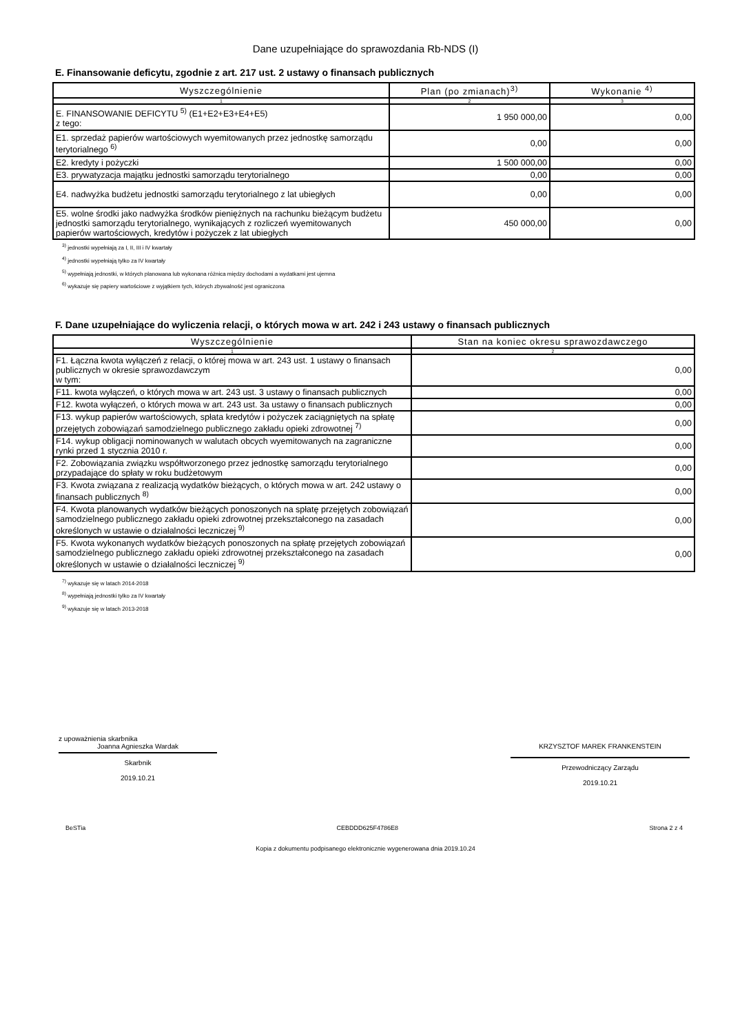Dane uzupełniające do sprawozdania Rb-NDS (I)
E. Finansowanie deficytu, zgodnie z art. 217 ust. 2 ustawy o finansach publicznych
| Wyszczególnienie | Plan (po zmianach)<sup>3)</sup> | Wykonanie <sup>4)</sup> |
| --- | --- | --- |
| 1 | 2 | 3 |
| E. FINANSOWANIE DEFICYTU <sup>5)</sup> (E1+E2+E3+E4+E5) z tego: | 1 950 000,00 | 0,00 |
| E1. sprzedaż papierów wartościowych wyemitowanych przez jednostkę samorządu terytorialnego <sup>6)</sup> | 0,00 | 0,00 |
| E2. kredyty i pożyczki | 1 500 000,00 | 0,00 |
| E3. prywatyzacja majątku jednostki samorządu terytorialnego | 0,00 | 0,00 |
| E4. nadwyżka budżetu jednostki samorządu terytorialnego z lat ubiegłych | 0,00 | 0,00 |
| E5. wolne środki jako nadwyżka środków pieniężnych na rachunku bieżącym budżetu jednostki samorządu terytorialnego, wynikających z rozliczeń wyemitowanych papierów wartościowych, kredytów i pożyczek z lat ubiegłych | 450 000,00 | 0,00 |
<sup>3)</sup> jednostki wypełniają za I, II, III i IV kwartały
<sup>4)</sup> jednostki wypełniają tylko za IV kwartały
<sup>5)</sup> wypełniają jednostki, w których planowana lub wykonana różnica między dochodami a wydatkami jest ujemna
<sup>6)</sup> wykazuje się papiery wartościowe z wyjątkiem tych, których zbywalność jest ograniczona
F. Dane uzupełniające do wyliczenia relacji, o których mowa w art. 242 i 243 ustawy o finansach publicznych
| Wyszczególnienie | Stan na koniec okresu sprawozdawczego |
| --- | --- |
| 1 | 2 |
| F1. Łączna kwota wyłączeń z relacji, o której mowa w art. 243 ust. 1 ustawy o finansach publicznych w okresie sprawozdawczym w tym: | 0,00 |
| F11. kwota wyłączeń, o których mowa w art. 243 ust. 3 ustawy o finansach publicznych | 0,00 |
| F12. kwota wyłączeń, o których mowa w art. 243 ust. 3a ustawy o finansach publicznych | 0,00 |
| F13. wykup papierów wartościowych, spłata kredytów i pożyczek zaciągniętych na spłatę przejętych zobowiązań samodzielnego publicznego zakładu opieki zdrowotnej <sup>7)</sup> | 0,00 |
| F14. wykup obligacji nominowanych w walutach obcych wyemitowanych na zagraniczne rynki przed 1 stycznia 2010 r. | 0,00 |
| F2. Zobowiązania związku współtworzonego przez jednostkę samorządu terytorialnego przypadające do spłaty w roku budżetowym | 0,00 |
| F3. Kwota związana z realizacją wydatków bieżących, o których mowa w art. 242 ustawy o finansach publicznych <sup>8)</sup> | 0,00 |
| F4. Kwota planowanych wydatków bieżących ponoszonych na spłatę przejętych zobowiązań samodzielnego publicznego zakładu opieki zdrowotnej przekształconego na zasadach określonych w ustawie o działalności leczniczej <sup>9)</sup> | 0,00 |
| F5. Kwota wykonanych wydatków bieżących ponoszonych na spłatę przejętych zobowiązań samodzielnego publicznego zakładu opieki zdrowotnej przekształconego na zasadach określonych w ustawie o działalności leczniczej <sup>9)</sup> | 0,00 |
<sup>7)</sup> wykazuje się w latach 2014-2018
<sup>8)</sup> wypełniają jednostki tylko za IV kwartały
<sup>9)</sup> wykazuje się w latach 2013-2018
z upoważnienia skarbnika
Joanna Agnieszka Wardak
Skarbnik
2019.10.21
KRZYSZTOF MAREK FRANKENSTEIN
Przewodniczący Zarządu
2019.10.21
BeSTia CEBDDD625F4786E8 Strona 2 z 4
Kopia z dokumentu podpisanego elektronicznie wygenerowana dnia 2019.10.24